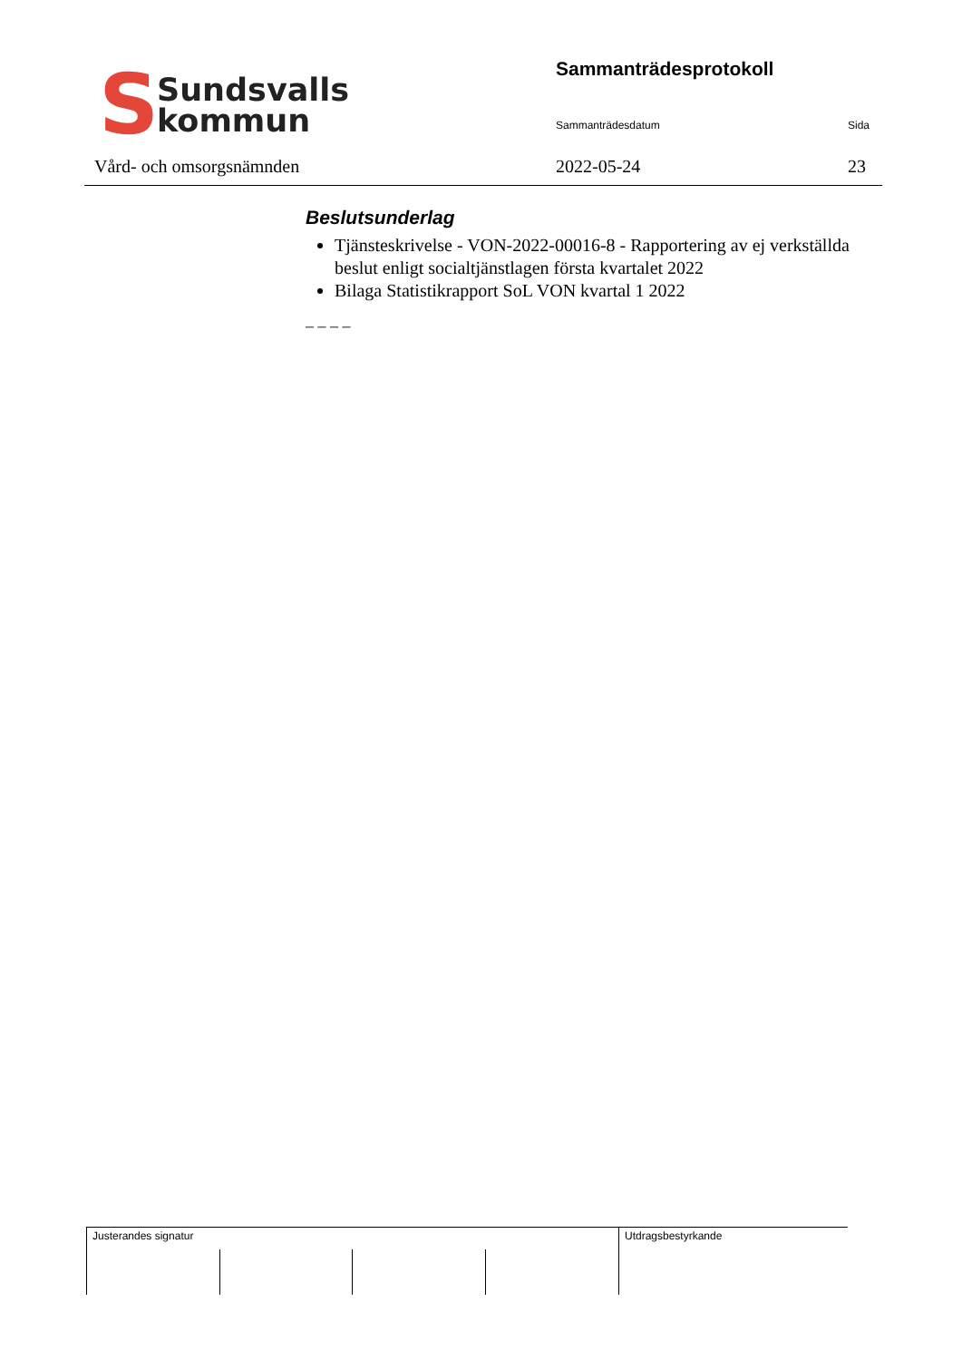S
Sundsvalls
kommun
Vård- och omsorgsnämnden
Sammanträdesprotokoll
Sammanträdesdatum Sida
2022-05-24 23
Beslutsunderlag
Tjänsteskrivelse - VON-2022-00016-8 - Rapportering av ej verkställda beslut enligt socialtjänstlagen första kvartalet 2022
Bilaga Statistikrapport SoL VON kvartal 1 2022
_ _ _ _
| Justerandes signatur | | | | Utdragsbestyrkande |